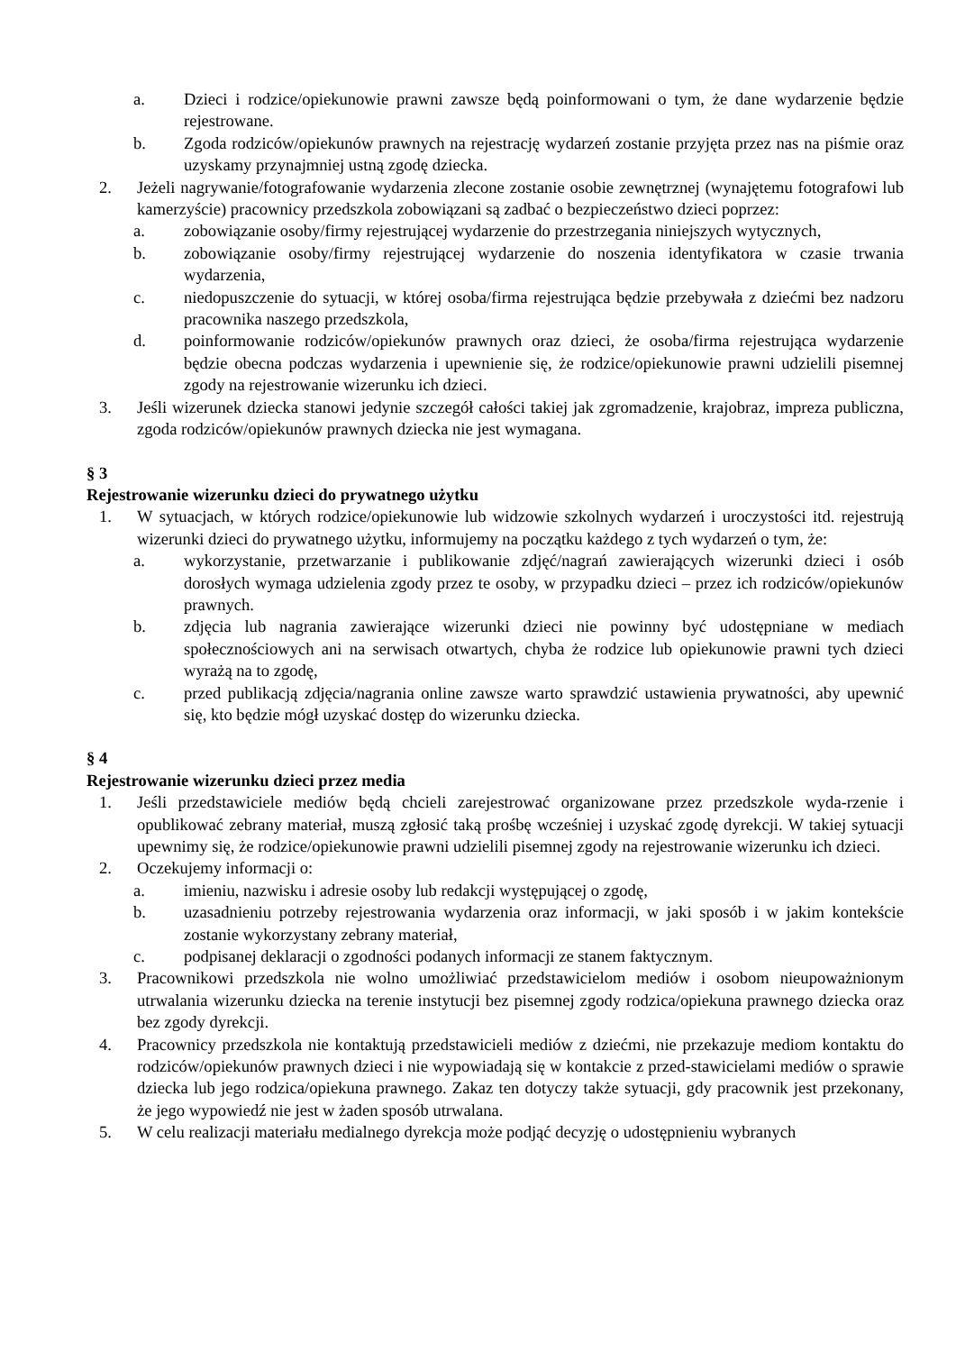a. Dzieci i rodzice/opiekunowie prawni zawsze będą poinformowani o tym, że dane wydarzenie będzie rejestrowane.
b. Zgoda rodziców/opiekunów prawnych na rejestrację wydarzeń zostanie przyjęta przez nas na piśmie oraz uzyskamy przynajmniej ustną zgodę dziecka.
2. Jeżeli nagrywanie/fotografowanie wydarzenia zlecone zostanie osobie zewnętrznej (wynajętemu fotografowi lub kamerzyście) pracownicy przedszkola zobowiązani są zadbać o bezpieczeństwo dzieci poprzez:
a. zobowiązanie osoby/firmy rejestrującej wydarzenie do przestrzegania niniejszych wytycznych,
b. zobowiązanie osoby/firmy rejestrującej wydarzenie do noszenia identyfikatora w czasie trwania wydarzenia,
c. niedopuszczenie do sytuacji, w której osoba/firma rejestrująca będzie przebywała z dziećmi bez nadzoru pracownika naszego przedszkola,
d. poinformowanie rodziców/opiekunów prawnych oraz dzieci, że osoba/firma rejestrująca wydarzenie będzie obecna podczas wydarzenia i upewnienie się, że rodzice/opiekunowie prawni udzielili pisemnej zgody na rejestrowanie wizerunku ich dzieci.
3. Jeśli wizerunek dziecka stanowi jedynie szczegół całości takiej jak zgromadzenie, krajobraz, impreza publiczna, zgoda rodziców/opiekunów prawnych dziecka nie jest wymagana.
§ 3
Rejestrowanie wizerunku dzieci do prywatnego użytku
1. W sytuacjach, w których rodzice/opiekunowie lub widzowie szkolnych wydarzeń i uroczystości itd. rejestrują wizerunki dzieci do prywatnego użytku, informujemy na początku każdego z tych wydarzeń o tym, że:
a. wykorzystanie, przetwarzanie i publikowanie zdjęć/nagrań zawierających wizerunki dzieci i osób dorosłych wymaga udzielenia zgody przez te osoby, w przypadku dzieci – przez ich rodziców/opiekunów prawnych.
b. zdjęcia lub nagrania zawierające wizerunki dzieci nie powinny być udostępniane w mediach społecznościowych ani na serwisach otwartych, chyba że rodzice lub opiekunowie prawni tych dzieci wyrażą na to zgodę,
c. przed publikacją zdjęcia/nagrania online zawsze warto sprawdzić ustawienia prywatności, aby upewnić się, kto będzie mógł uzyskać dostęp do wizerunku dziecka.
§ 4
Rejestrowanie wizerunku dzieci przez media
1. Jeśli przedstawiciele mediów będą chcieli zarejestrować organizowane przez przedszkole wyda-rzenie i opublikować zebrany materiał, muszą zgłosić taką prośbę wcześniej i uzyskać zgodę dyrekcji. W takiej sytuacji upewnimy się, że rodzice/opiekunowie prawni udzielili pisemnej zgody na rejestrowanie wizerunku ich dzieci.
2. Oczekujemy informacji o:
a. imieniu, nazwisku i adresie osoby lub redakcji występującej o zgodę,
b. uzasadnieniu potrzeby rejestrowania wydarzenia oraz informacji, w jaki sposób i w jakim kontekście zostanie wykorzystany zebrany materiał,
c. podpisanej deklaracji o zgodności podanych informacji ze stanem faktycznym.
3. Pracownikowi przedszkola nie wolno umożliwiać przedstawicielom mediów i osobom nieupoważnionym utrwalania wizerunku dziecka na terenie instytucji bez pisemnej zgody rodzica/opiekuna prawnego dziecka oraz bez zgody dyrekcji.
4. Pracownicy przedszkola nie kontaktują przedstawicieli mediów z dziećmi, nie przekazuje mediom kontaktu do rodziców/opiekunów prawnych dzieci i nie wypowiadają się w kontakcie z przed-stawicielami mediów o sprawie dziecka lub jego rodzica/opiekuna prawnego. Zakaz ten dotyczy także sytuacji, gdy pracownik jest przekonany, że jego wypowiedź nie jest w żaden sposób utrwalana.
5. W celu realizacji materiału medialnego dyrekcja może podjąć decyzję o udostępnieniu wybranych